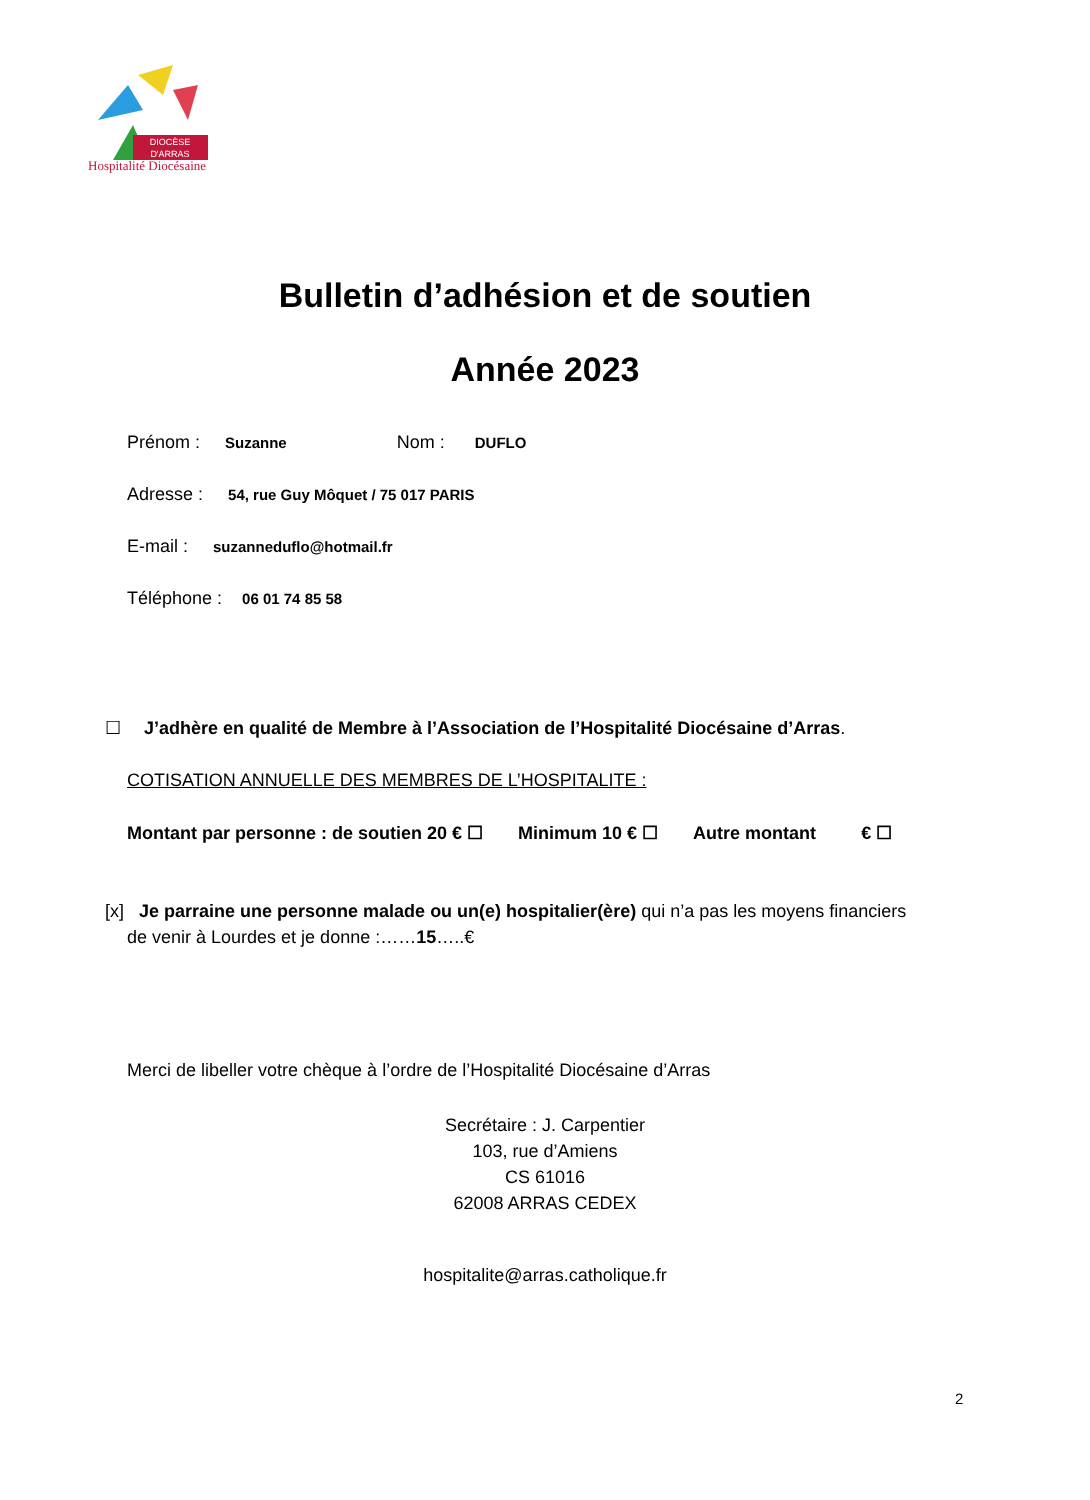DIOCÈSE
D'ARRAS
Hospitalité Diocésaine
Bulletin d’adhésion et de soutien
Année 2023
Prénom : Suzanne Nom : DUFLO
Adresse : 54, rue Guy Môquet / 75 017 PARIS
E-mail : suzanneduflo@hotmail.fr
Téléphone : 06 01 74 85 58
☐ J’adhère en qualité de Membre à l’Association de l’Hospitalité Diocésaine d’Arras.
COTISATION ANNUELLE DES MEMBRES DE L’HOSPITALITE :
Montant par personne : de soutien 20 € ☐ Minimum 10 € ☐ Autre montant € ☐
[x] Je parraine une personne malade ou un(e) hospitalier(ère) qui n’a pas les moyens financiers
de venir à Lourdes et je donne :……15…..€
Merci de libeller votre chèque à l’ordre de l’Hospitalité Diocésaine d’Arras
Secrétaire : J. Carpentier
103, rue d’Amiens
CS 61016
62008 ARRAS CEDEX
hospitalite@arras.catholique.fr
2